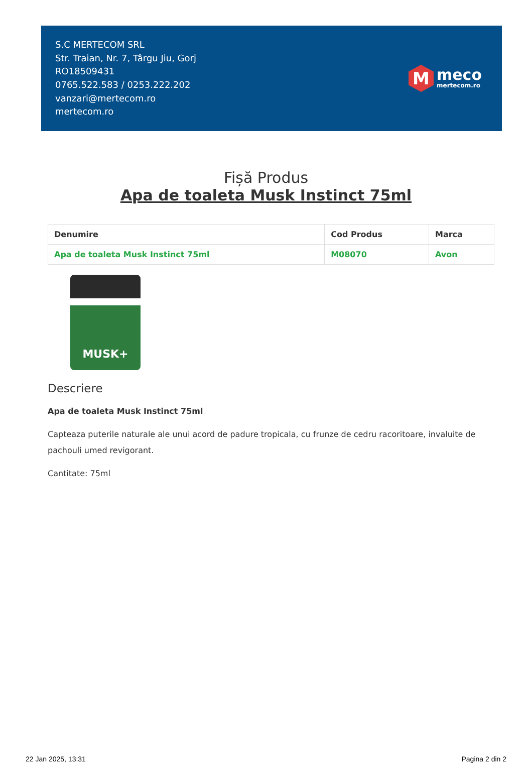S.C MERTECOM SRL
Str. Traian, Nr. 7, Târgu Jiu, Gorj
RO18509431
0765.522.583 / 0253.222.202
vanzari@mertecom.ro
mertecom.ro
M
meco
mertecom.ro
Fișă Produs
Apa de toaleta Musk Instinct 75ml
| Denumire | Cod Produs | Marca |
| --- | --- | --- |
| Apa de toaleta Musk Instinct 75ml | M08070 | Avon |
MUSK+
Descriere
Apa de toaleta Musk Instinct 75ml
Capteaza puterile naturale ale unui acord de padure tropicala, cu frunze de cedru racoritoare, invaluite de pachouli umed revigorant.
Cantitate: 75ml
22 Jan 2025, 13:31 Pagina 2 din 2